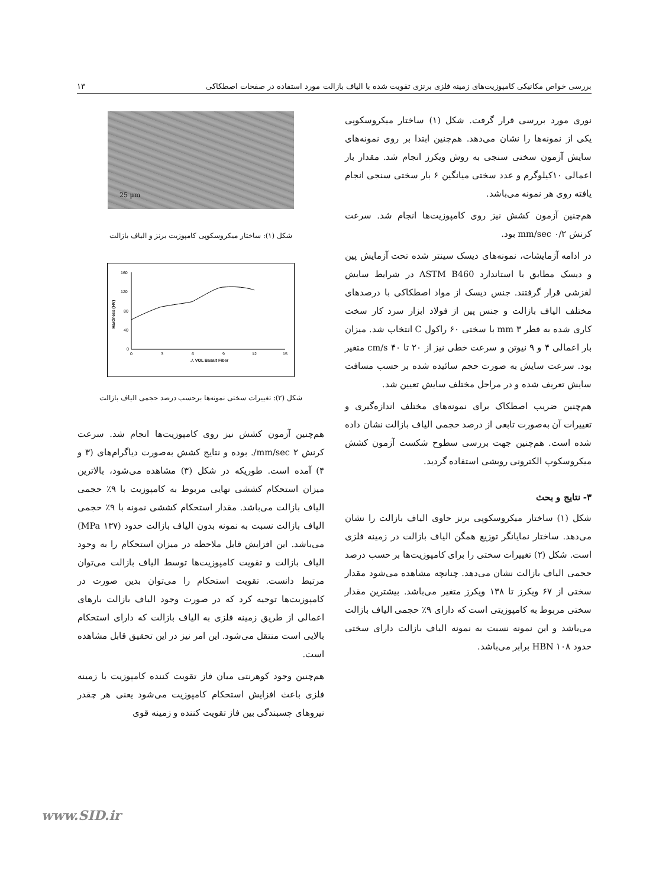بررسی خواص مکانیکی کامپوزیت‌های زمینه فلزی برنزی تقویت شده با الیاف بازالت مورد استفاده در صفحات اصطکاکی ۱۳
نوری مورد بررسی قرار گرفت. شکل (۱) ساختار میکروسکوپی یکی از نمونه‌ها را نشان می‌دهد. هم‌چنین ابتدا بر روی نمونه‌های سایش آزمون سختی سنجی به روش ویکرز انجام شد. مقدار بار اعمالی ۱۰کیلوگرم و عدد سختی میانگین ۶ بار سختی سنجی انجام یافته روی هر نمونه می‌باشد.
هم‌چنین آزمون کشش نیز روی کامپوزیت‌ها انجام شد. سرعت کرنش ۰/۲ mm/sec بود.
در ادامه آزمایشات، نمونه‌های دیسک سینتر شده تحت آزمایش پین و دیسک مطابق با استاندارد ASTM B460 در شرایط سایش لغزشی قرار گرفتند. جنس دیسک از مواد اصطکاکی با درصدهای مختلف الیاف بازالت و جنس پین از فولاد ابزار سرد کار سخت کاری شده به قطر ۳ mm با سختی ۶۰ راکول C انتخاب شد. میزان بار اعمالی ۴ و ۹ نیوتن و سرعت خطی نیز از ۲۰ تا ۴۰ cm/s متغیر بود. سرعت سایش به صورت حجم سائیده شده بر حسب مسافت سایش تعریف شده و در مراحل مختلف سایش تعیین شد.
هم‌چنین ضریب اصطکاک برای نمونه‌های مختلف اندازه‌گیری و تغییرات آن به‌صورت تابعی از درصد حجمی الیاف بازالت نشان داده شده است. هم‌چنین جهت بررسی سطوح شکست آزمون کشش میکروسکوپ الکترونی روبشی استفاده گردید.
۳- نتایج و بحث
شکل (۱) ساختار میکروسکوپی برنز حاوی الیاف بازالت را نشان می‌دهد. ساختار نمایانگر توزیع همگن الیاف بازالت در زمینه فلزی است. شکل (۲) تغییرات سختی را برای کامپوزیت‌ها بر حسب درصد حجمی الیاف بازالت نشان می‌دهد. چنانچه مشاهده می‌شود مقدار سختی از ۶۷ ویکرز تا ۱۳۸ ویکرز متغیر می‌باشد. بیشترین مقدار سختی مربوط به کامپوزیتی است که دارای ۹٪ حجمی الیاف بازالت می‌باشد و این نمونه نسبت به نمونه الیاف بازالت دارای سختی حدود HBN ۱۰۸ برابر می‌باشد.
25 µm
شکل (۱): ساختار میکروسکوپی کامپوزیت برنز و الیاف بازالت
160
120
80
40
0
0
3
6
9
12
15
./. VOL Basalt Fiber
Hardness (HV)
شکل (۲): تغییرات سختی نمونه‌ها برحسب درصد حجمی الیاف بازالت
هم‌چنین آزمون کشش نیز روی کامپوزیت‌ها انجام شد. سرعت کرنش ۲ mm/sec/. بوده و نتایج کشش به‌صورت دیاگرام‌های (۳ و ۴) آمده است. طوریکه در شکل (۳) مشاهده می‌شود، بالاترین میزان استحکام کششی نهایی مربوط به کامپوزیت با ۹٪ حجمی الیاف بازالت می‌باشد. مقدار استحکام کششی نمونه با ۹٪ حجمی الیاف بازالت نسبت به نمونه بدون الیاف بازالت حدود (۱۳۷ MPa) می‌باشد. این افزایش قابل ملاحظه در میزان استحکام را به وجود الیاف بازالت و تقویت کامپوزیت‌ها توسط الیاف بازالت می‌توان مرتبط دانست. تقویت استحکام را می‌توان بدین صورت در کامپوزیت‌ها توجیه کرد که در صورت وجود الیاف بازالت بارهای اعمالی از طریق زمینه فلزی به الیاف بازالت که دارای استحکام بالایی است منتقل می‌شود. این امر نیز در این تحقیق قابل مشاهده است.
هم‌چنین وجود کوهرنتی میان فاز تقویت کننده کامپوزیت با زمینه فلزی باعث افزایش استحکام کامپوزیت می‌شود یعنی هر چقدر نیروهای چسبندگی بین فاز تقویت کننده و زمینه قوی
www.SID.ir